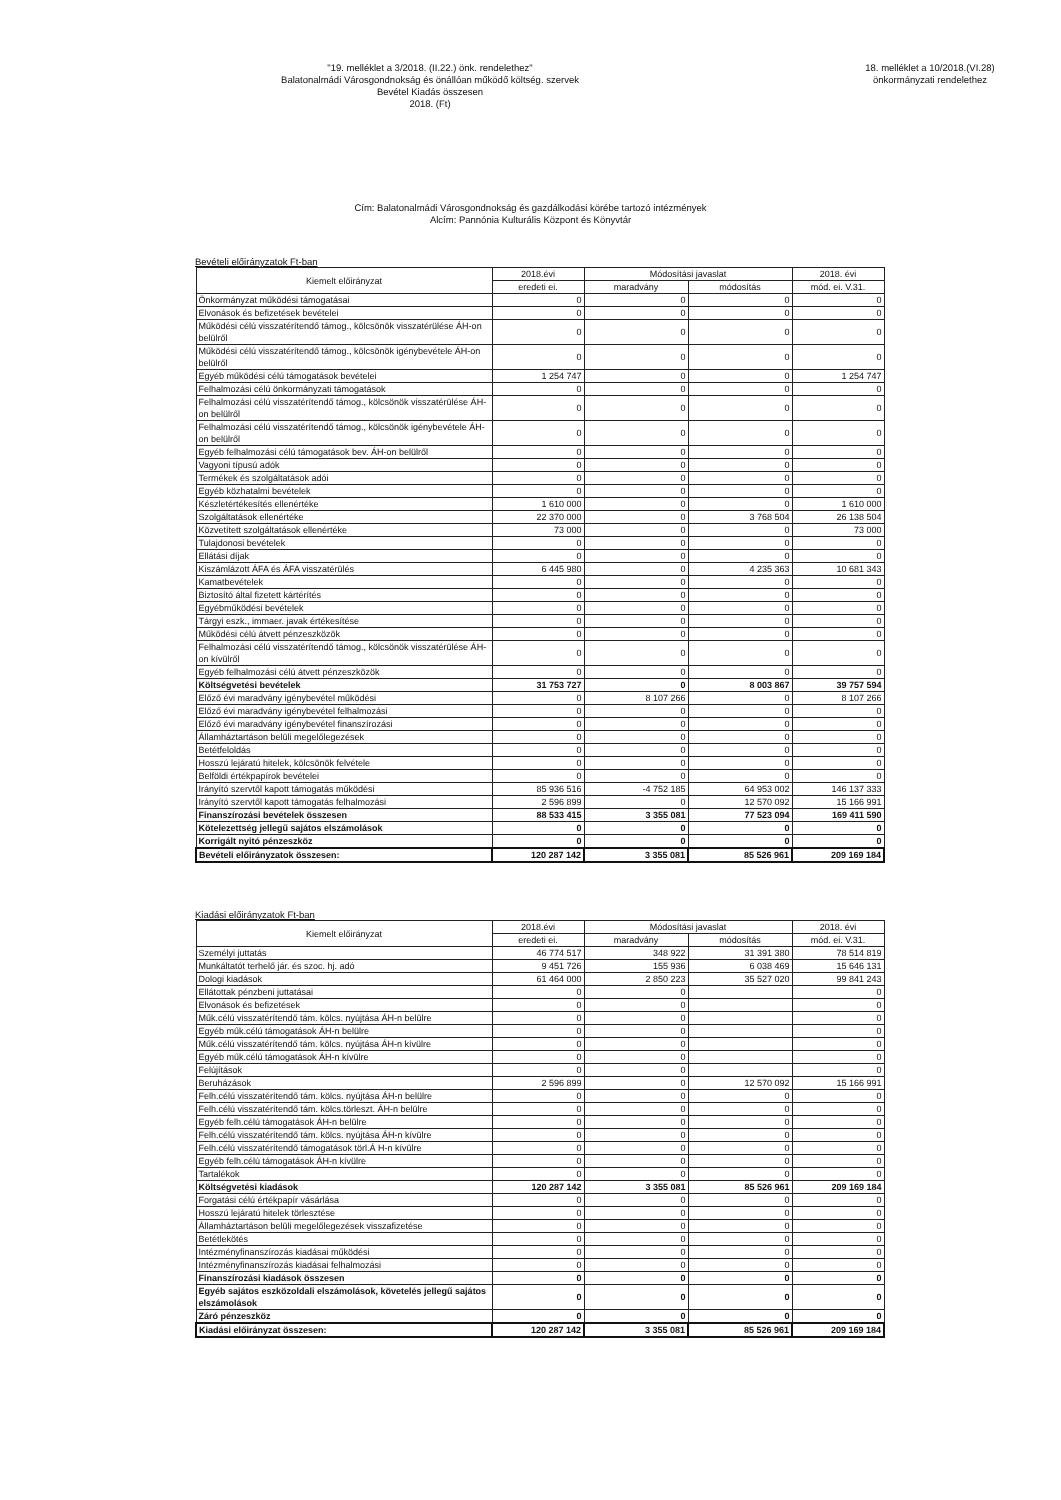"19. melléklet a 3/2018. (II.22.) önk. rendelethez"
Balatonalmádi Városgondnokság és önállóan működő költség. szervek
Bevétel Kiadás összesen
2018. (Ft)
18. melléklet a 10/2018.(VI.28)
önkormányzati rendelethez
Cím: Balatonalmádi Városgondnokság és gazdálkodási körébe tartozó intézmények
Alcím: Pannónia Kulturális Központ és Könyvtár
Bevételi előirányzatok Ft-ban
| Kiemelt előirányzat | 2018.évi | Módosítási javaslat | | 2018. évi |
| --- | --- | --- | --- | --- |
| | eredeti ei. | maradvány | módosítás | mód. ei. V.31. |
| Önkormányzat működési támogatásai | 0 | 0 | 0 | 0 |
| Elvonások és befizetések bevételei | 0 | 0 | 0 | 0 |
| Működési célú visszatérítendő támog., kölcsönök visszatérülése ÁH-on belülről | 0 | 0 | 0 | 0 |
| Működési célú visszatérítendő támog., kölcsönök igénybevétele ÁH-on belülről | 0 | 0 | 0 | 0 |
| Egyéb működési célú támogatások bevételei | 1 254 747 | 0 | 0 | 1 254 747 |
| Felhalmozási célú önkormányzati támogatások | 0 | 0 | 0 | 0 |
| Felhalmozási célú visszatérítendő támog., kölcsönök visszatérülése ÁH-on belülről | 0 | 0 | 0 | 0 |
| Felhalmozási célú visszatérítendő támog., kölcsönök igénybevétele ÁH-on belülről | 0 | 0 | 0 | 0 |
| Egyéb felhalmozási célú támogatások bev. ÁH-on belülről | 0 | 0 | 0 | 0 |
| Vagyoni típusú adók | 0 | 0 | 0 | 0 |
| Termékek és szolgáltatások adói | 0 | 0 | 0 | 0 |
| Egyéb közhatalmi bevételek | 0 | 0 | 0 | 0 |
| Készletértékesítés ellenértéke | 1 610 000 | 0 | 0 | 1 610 000 |
| Szolgáltatások ellenértéke | 22 370 000 | 0 | 3 768 504 | 26 138 504 |
| Közvetített szolgáltatások ellenértéke | 73 000 | 0 | 0 | 73 000 |
| Tulajdonosi bevételek | 0 | 0 | 0 | 0 |
| Ellátási díjak | 0 | 0 | 0 | 0 |
| Kiszámlázott ÁFA és ÁFA visszatérülés | 6 445 980 | 0 | 4 235 363 | 10 681 343 |
| Kamatbevételek | 0 | 0 | 0 | 0 |
| Biztosító által fizetett kártérítés | 0 | 0 | 0 | 0 |
| Egyébműködési bevételek | 0 | 0 | 0 | 0 |
| Tárgyi eszk., immaer. javak értékesítése | 0 | 0 | 0 | 0 |
| Működési célú átvett pénzeszközök | 0 | 0 | 0 | 0 |
| Felhalmozási célú visszatérítendő támog., kölcsönök visszatérülése ÁH-on kívülről | 0 | 0 | 0 | 0 |
| Egyéb felhalmozási célú átvett pénzeszközök | 0 | 0 | 0 | 0 |
| Költségvetési bevételek | 31 753 727 | 0 | 8 003 867 | 39 757 594 |
| Előző évi maradvány igénybevétel működési | 0 | 8 107 266 | 0 | 8 107 266 |
| Előző évi maradvány igénybevétel felhalmozási | 0 | 0 | 0 | 0 |
| Előző évi maradvány igénybevétel finanszírozási | 0 | 0 | 0 | 0 |
| Államháztartáson belüli megelőlegezések | 0 | 0 | 0 | 0 |
| Betétfeloldás | 0 | 0 | 0 | 0 |
| Hosszú lejáratú hitelek, kölcsönök felvétele | 0 | 0 | 0 | 0 |
| Belföldi értékpapírok bevételei | 0 | 0 | 0 | 0 |
| Irányító szervtől kapott támogatás működési | 85 936 516 | -4 752 185 | 64 953 002 | 146 137 333 |
| Irányító szervtől kapott támogatás felhalmozási | 2 596 899 | 0 | 12 570 092 | 15 166 991 |
| Finanszírozási bevételek összesen | 88 533 415 | 3 355 081 | 77 523 094 | 169 411 590 |
| Kötelezettség jellegű sajátos elszámolások | 0 | 0 | 0 | 0 |
| Korrigált nyitó pénzeszköz | 0 | 0 | 0 | 0 |
| Bevételi előirányzatok összesen: | 120 287 142 | 3 355 081 | 85 526 961 | 209 169 184 |
Kiadási előirányzatok Ft-ban
| Kiemelt előirányzat | 2018.évi | Módosítási javaslat | | 2018. évi |
| --- | --- | --- | --- | --- |
| | eredeti ei. | maradvány | módosítás | mód. ei. V.31. |
| Személyi juttatás | 46 774 517 | 348 922 | 31 391 380 | 78 514 819 |
| Munkáltatót terhelő jár. és szoc. hj. adó | 9 451 726 | 155 936 | 6 038 469 | 15 646 131 |
| Dologi kiadások | 61 464 000 | 2 850 223 | 35 527 020 | 99 841 243 |
| Ellátottak pénzbeni juttatásai | 0 | 0 | | 0 |
| Elvonások és befizetések | 0 | 0 | | 0 |
| Műk.célú visszatérítendő tám. kölcs. nyújtása ÁH-n belülre | 0 | 0 | | 0 |
| Egyéb műk.célú támogatások ÁH-n belülre | 0 | 0 | | 0 |
| Műk.célú visszatérítendő tám. kölcs. nyújtása ÁH-n kívülre | 0 | 0 | | 0 |
| Egyéb műk.célú támogatások ÁH-n kívülre | 0 | 0 | | 0 |
| Felújítások | 0 | 0 | | 0 |
| Beruházások | 2 596 899 | 0 | 12 570 092 | 15 166 991 |
| Felh.célú visszatérítendő tám. kölcs. nyújtása ÁH-n belülre | 0 | 0 | 0 | 0 |
| Felh.célú visszatérítendő tám. kölcs.törleszt. ÁH-n belülre | 0 | 0 | 0 | 0 |
| Egyéb felh.célú támogatások ÁH-n belülre | 0 | 0 | 0 | 0 |
| Felh.célú visszatérítendő tám. kölcs. nyújtása ÁH-n kívülre | 0 | 0 | 0 | 0 |
| Felh.célú visszatérítendő támogatások törl.Á H-n kívülre | 0 | 0 | 0 | 0 |
| Egyéb felh.célú támogatások ÁH-n kívülre | 0 | 0 | 0 | 0 |
| Tartalékok | 0 | 0 | 0 | 0 |
| Költségvetési kiadások | 120 287 142 | 3 355 081 | 85 526 961 | 209 169 184 |
| Forgatási célú értékpapír vásárlása | 0 | 0 | 0 | 0 |
| Hosszú lejáratú hitelek törlesztése | 0 | 0 | 0 | 0 |
| Államháztartáson belüli megelőlegezések visszafizetése | 0 | 0 | 0 | 0 |
| Betétlekötés | 0 | 0 | 0 | 0 |
| Intézményfinanszírozás kiadásai működési | 0 | 0 | 0 | 0 |
| Intézményfinanszírozás kiadásai felhalmozási | 0 | 0 | 0 | 0 |
| Finanszírozási kiadások összesen | 0 | 0 | 0 | 0 |
| Egyéb sajátos eszközoldali elszámolások, követelés jellegű sajátos elszámolások | 0 | 0 | 0 | 0 |
| Záró pénzeszköz | 0 | 0 | 0 | 0 |
| Kiadási előirányzat összesen: | 120 287 142 | 3 355 081 | 85 526 961 | 209 169 184 |